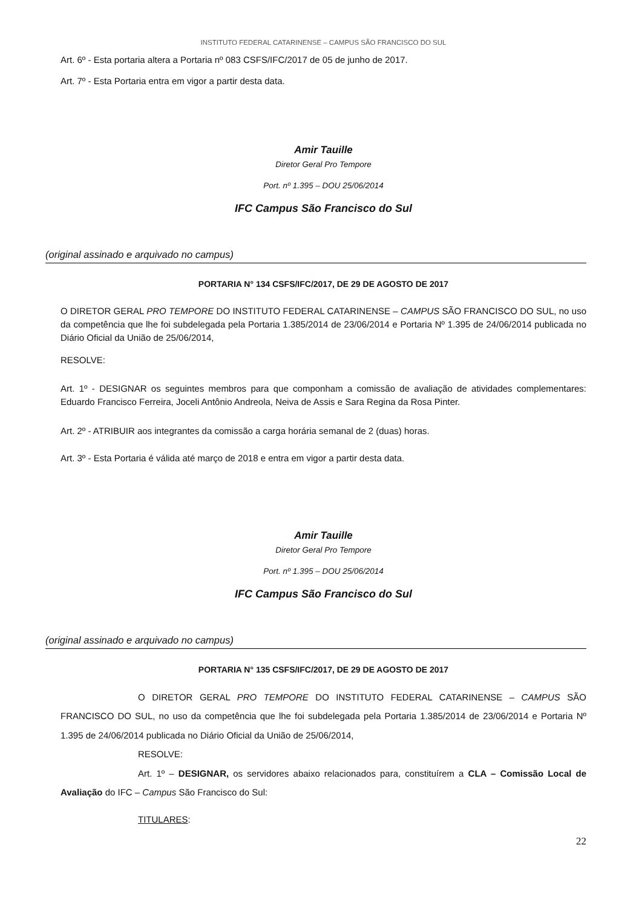INSTITUTO FEDERAL CATARINENSE – CAMPUS SÃO FRANCISCO DO SUL
Art. 6º - Esta portaria altera a Portaria nº 083 CSFS/IFC/2017 de 05 de junho de 2017.
Art. 7º - Esta Portaria entra em vigor a partir desta data.
Amir Tauille
Diretor Geral Pro Tempore
Port. nº 1.395 – DOU 25/06/2014
IFC Campus São Francisco do Sul
(original assinado e arquivado no campus)
PORTARIA N° 134 CSFS/IFC/2017, DE 29 DE AGOSTO DE 2017
O DIRETOR GERAL PRO TEMPORE DO INSTITUTO FEDERAL CATARINENSE – CAMPUS SÃO FRANCISCO DO SUL, no uso da competência que lhe foi subdelegada pela Portaria 1.385/2014 de 23/06/2014 e Portaria Nº 1.395 de 24/06/2014 publicada no Diário Oficial da União de 25/06/2014,
RESOLVE:
Art. 1º - DESIGNAR os seguintes membros para que componham a comissão de avaliação de atividades complementares: Eduardo Francisco Ferreira, Joceli Antônio Andreola, Neiva de Assis e Sara Regina da Rosa Pinter.
Art. 2º - ATRIBUIR aos integrantes da comissão a carga horária semanal de 2 (duas) horas.
Art. 3º - Esta Portaria é válida até março de 2018 e entra em vigor a partir desta data.
Amir Tauille
Diretor Geral Pro Tempore
Port. nº 1.395 – DOU 25/06/2014
IFC Campus São Francisco do Sul
(original assinado e arquivado no campus)
PORTARIA N° 135 CSFS/IFC/2017, DE 29 DE AGOSTO DE 2017
O DIRETOR GERAL PRO TEMPORE DO INSTITUTO FEDERAL CATARINENSE – CAMPUS SÃO FRANCISCO DO SUL, no uso da competência que lhe foi subdelegada pela Portaria 1.385/2014 de 23/06/2014 e Portaria Nº 1.395 de 24/06/2014 publicada no Diário Oficial da União de 25/06/2014,
RESOLVE:
Art. 1º – DESIGNAR, os servidores abaixo relacionados para, constituírem a CLA – Comissão Local de Avaliação do IFC – Campus São Francisco do Sul:
TITULARES:
22